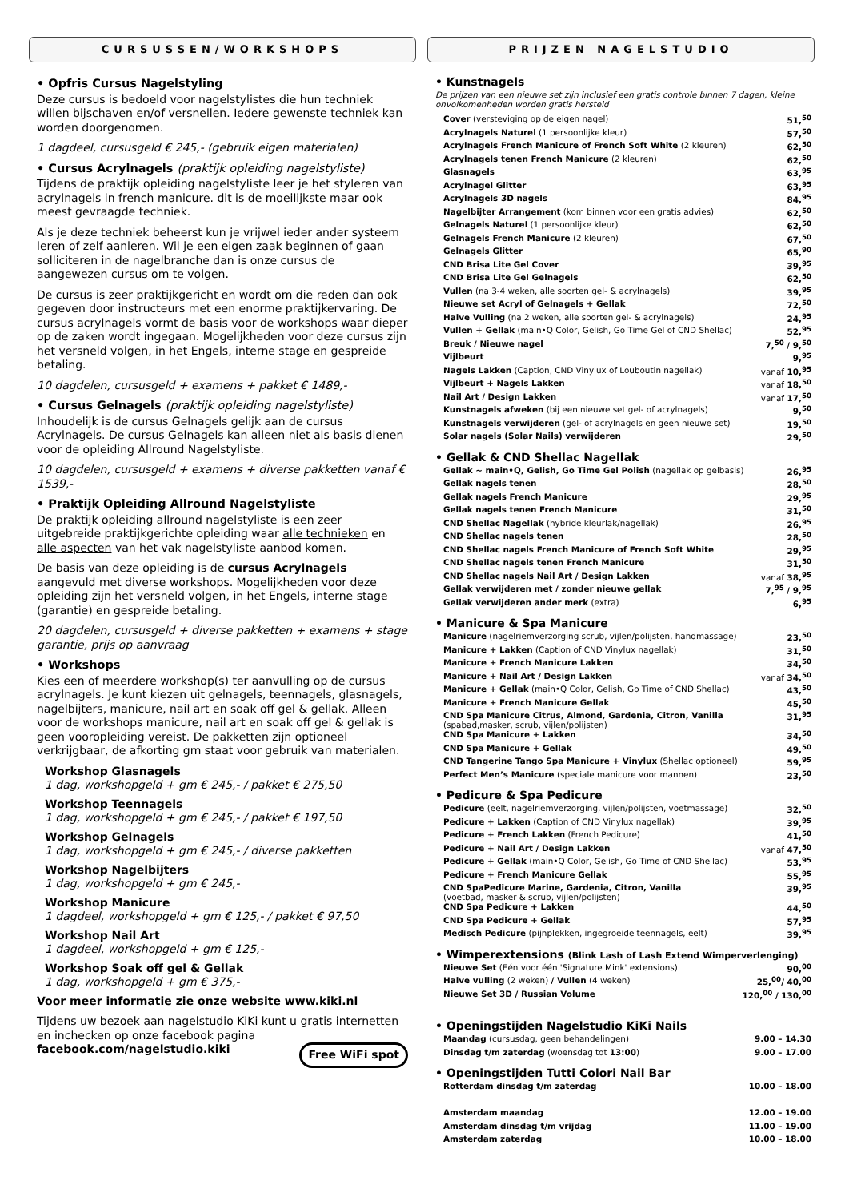CURSUSSEN/WORKSHOPS
• Opfris Cursus Nagelstyling
Deze cursus is bedoeld voor nagelstylistes die hun techniek willen bijschaven en/of versnellen. Iedere gewenste techniek kan worden doorgenomen.
1 dagdeel, cursusgeld € 245,- (gebruik eigen materialen)
• Cursus Acrylnagels (praktijk opleiding nagelstyliste)
Tijdens de praktijk opleiding nagelstyliste leer je het styleren van acrylnagels in french manicure. dit is de moeilijkste maar ook meest gevraagde techniek.
Als je deze techniek beheerst kun je vrijwel ieder ander systeem leren of zelf aanleren. Wil je een eigen zaak beginnen of gaan solliciteren in de nagelbranche dan is onze cursus de aangewezen cursus om te volgen.
De cursus is zeer praktijkgericht en wordt om die reden dan ook gegeven door instructeurs met een enorme praktijkervaring. De cursus acrylnagels vormt de basis voor de workshops waar dieper op de zaken wordt ingegaan. Mogelijkheden voor deze cursus zijn het versneld volgen, in het Engels, interne stage en gespreide betaling.
10 dagdelen, cursusgeld + examens + pakket € 1489,-
• Cursus Gelnagels (praktijk opleiding nagelstyliste)
Inhoudelijk is de cursus Gelnagels gelijk aan de cursus Acrylnagels. De cursus Gelnagels kan alleen niet als basis dienen voor de opleiding Allround Nagelstyliste.
10 dagdelen, cursusgeld + examens + diverse pakketten vanaf € 1539,-
• Praktijk Opleiding Allround Nagelstyliste
De praktijk opleiding allround nagelstyliste is een zeer uitgebreide praktijkgerichte opleiding waar alle technieken en alle aspecten van het vak nagelstyliste aanbod komen.
De basis van deze opleiding is de cursus Acrylnagels aangevuld met diverse workshops. Mogelijkheden voor deze opleiding zijn het versneld volgen, in het Engels, interne stage (garantie) en gespreide betaling.
20 dagdelen, cursusgeld + diverse pakketten + examens + stage garantie, prijs op aanvraag
• Workshops
Kies een of meerdere workshop(s) ter aanvulling op de cursus acrylnagels. Je kunt kiezen uit gelnagels, teennagels, glasnagels, nagelbijters, manicure, nail art en soak off gel & gellak. Alleen voor de workshops manicure, nail art en soak off gel & gellak is geen vooropleiding vereist. De pakketten zijn optioneel verkrijgbaar, de afkorting gm staat voor gebruik van materialen.
Workshop Glasnagels
1 dag, workshopgeld + gm € 245,- / pakket € 275,50
Workshop Teennagels
1 dag, workshopgeld + gm € 245,- / pakket € 197,50
Workshop Gelnagels
1 dag, workshopgeld + gm € 245,- / diverse pakketten
Workshop Nagelbijters
1 dag, workshopgeld + gm € 245,-
Workshop Manicure
1 dagdeel, workshopgeld + gm € 125,- / pakket € 97,50
Workshop Nail Art
1 dagdeel, workshopgeld + gm € 125,-
Workshop Soak off gel & Gellak
1 dag, workshopgeld + gm € 375,-
Voor meer informatie zie onze website www.kiki.nl
Tijdens uw bezoek aan nagelstudio KiKi kunt u gratis internetten en inchecken op onze facebook pagina facebook.com/nagelstudio.kiki Free WiFi spot
PRIJZEN NAGELSTUDIO
• Kunstnagels
De prijzen van een nieuwe set zijn inclusief een gratis controle binnen 7 dagen, kleine onvolkomenheden worden gratis hersteld
| Cover (versteviging op de eigen nagel) | 51,<sup>50</sup> |
| Acrylnagels Naturel (1 persoonlijke kleur) | 57,<sup>50</sup> |
| Acrylnagels French Manicure of French Soft White (2 kleuren) | 62,<sup>50</sup> |
| Acrylnagels tenen French Manicure (2 kleuren) | 62,<sup>50</sup> |
| Glasnagels | 63,<sup>95</sup> |
| Acrylnagel Glitter | 63,<sup>95</sup> |
| Acrylnagels 3D nagels | 84,<sup>95</sup> |
| Nagelbijter Arrangement (kom binnen voor een gratis advies) | 62,<sup>50</sup> |
| Gelnagels Naturel (1 persoonlijke kleur) | 62,<sup>50</sup> |
| Gelnagels French Manicure (2 kleuren) | 67,<sup>50</sup> |
| Gelnagels Glitter | 65,<sup>90</sup> |
| CND Brisa Lite Gel Cover | 39,<sup>95</sup> |
| CND Brisa Lite Gel Gelnagels | 62,<sup>50</sup> |
| Vullen (na 3-4 weken, alle soorten gel- & acrylnagels) | 39,<sup>95</sup> |
| Nieuwe set Acryl of Gelnagels + Gellak | 72,<sup>50</sup> |
| Halve Vulling (na 2 weken, alle soorten gel- & acrylnagels) | 24,<sup>95</sup> |
| Vullen + Gellak (main•Q Color, Gelish, Go Time Gel of CND Shellac) | 52,<sup>95</sup> |
| Breuk / Nieuwe nagel | 7,<sup>50</sup> / 9,<sup>50</sup> |
| Vijlbeurt | 9,<sup>95</sup> |
| Nagels Lakken (Caption, CND Vinylux of Louboutin nagellak) | vanaf 10,<sup>95</sup> |
| Vijlbeurt + Nagels Lakken | vanaf 18,<sup>50</sup> |
| Nail Art / Design Lakken | vanaf 17,<sup>50</sup> |
| Kunstnagels afweken (bij een nieuwe set gel- of acrylnagels) | 9,<sup>50</sup> |
| Kunstnagels verwijderen (gel- of acrylnagels en geen nieuwe set) | 19,<sup>50</sup> |
| Solar nagels (Solar Nails) verwijderen | 29,<sup>50</sup> |
• Gellak & CND Shellac Nagellak
| Gellak ~ main•Q, Gelish, Go Time Gel Polish (nagellak op gelbasis) | 26,<sup>95</sup> |
| Gellak nagels tenen | 28,<sup>50</sup> |
| Gellak nagels French Manicure | 29,<sup>95</sup> |
| Gellak nagels tenen French Manicure | 31,<sup>50</sup> |
| CND Shellac Nagellak (hybride kleurlak/nagellak) | 26,<sup>95</sup> |
| CND Shellac nagels tenen | 28,<sup>50</sup> |
| CND Shellac nagels French Manicure of French Soft White | 29,<sup>95</sup> |
| CND Shellac nagels tenen French Manicure | 31,<sup>50</sup> |
| CND Shellac nagels Nail Art / Design Lakken | vanaf 38,<sup>95</sup> |
| Gellak verwijderen met / zonder nieuwe gellak | 7,<sup>95</sup> / 9,<sup>95</sup> |
| Gellak verwijderen ander merk (extra) | 6,<sup>95</sup> |
• Manicure & Spa Manicure
| Manicure (nagelriemverzorging scrub, vijlen/polijsten, handmassage) | 23,<sup>50</sup> |
| Manicure + Lakken (Caption of CND Vinylux nagellak) | 31,<sup>50</sup> |
| Manicure + French Manicure Lakken | 34,<sup>50</sup> |
| Manicure + Nail Art / Design Lakken | vanaf 34,<sup>50</sup> |
| Manicure + Gellak (main•Q Color, Gelish, Go Time of CND Shellac) | 43,<sup>50</sup> |
| Manicure + French Manicure Gellak | 45,<sup>50</sup> |
| CND Spa Manicure Citrus, Almond, Gardenia, Citron, Vanilla (spabad,masker, scrub, vijlen/polijsten) | 31,<sup>95</sup> |
| CND Spa Manicure + Lakken | 34,<sup>50</sup> |
| CND Spa Manicure + Gellak | 49,<sup>50</sup> |
| CND Tangerine Tango Spa Manicure + Vinylux (Shellac optioneel) | 59,<sup>95</sup> |
| Perfect Men’s Manicure (speciale manicure voor mannen) | 23,<sup>50</sup> |
• Pedicure & Spa Pedicure
| Pedicure (eelt, nagelriemverzorging, vijlen/polijsten, voetmassage) | 32,<sup>50</sup> |
| Pedicure + Lakken (Caption of CND Vinylux nagellak) | 39,<sup>95</sup> |
| Pedicure + French Lakken (French Pedicure) | 41,<sup>50</sup> |
| Pedicure + Nail Art / Design Lakken | vanaf 47,<sup>50</sup> |
| Pedicure + Gellak (main•Q Color, Gelish, Go Time of CND Shellac) | 53,<sup>95</sup> |
| Pedicure + French Manicure Gellak | 55,<sup>95</sup> |
| CND SpaPedicure Marine, Gardenia, Citron, Vanilla (voetbad, masker & scrub, vijlen/polijsten) | 39,<sup>95</sup> |
| CND Spa Pedicure + Lakken | 44,<sup>50</sup> |
| CND Spa Pedicure + Gellak | 57,<sup>95</sup> |
| Medisch Pedicure (pijnplekken, ingegroeide teennagels, eelt) | 39,<sup>95</sup> |
• Wimperextensions (Blink Lash of Lash Extend Wimperverlenging)
| Nieuwe Set (Eén voor één 'Signature Mink' extensions) | 90,<sup>00</sup> |
| Halve vulling (2 weken) / Vullen (4 weken) | 25,<sup>00</sup>/ 40,<sup>00</sup> |
| Nieuwe Set 3D / Russian Volume | 120,<sup>00</sup> / 130,<sup>00</sup> |
• Openingstijden Nagelstudio KiKi Nails
| Maandag (cursusdag, geen behandelingen) | 9.00 – 14.30 |
| Dinsdag t/m zaterdag (woensdag tot 13:00 ) | 9.00 – 17.00 |
• Openingstijden Tutti Colori Nail Bar
| Rotterdam dinsdag t/m zaterdag | 10.00 – 18.00 |
| Amsterdam maandag | 12.00 – 19.00 |
| Amsterdam dinsdag t/m vrijdag | 11.00 – 19.00 |
| Amsterdam zaterdag | 10.00 – 18.00 |